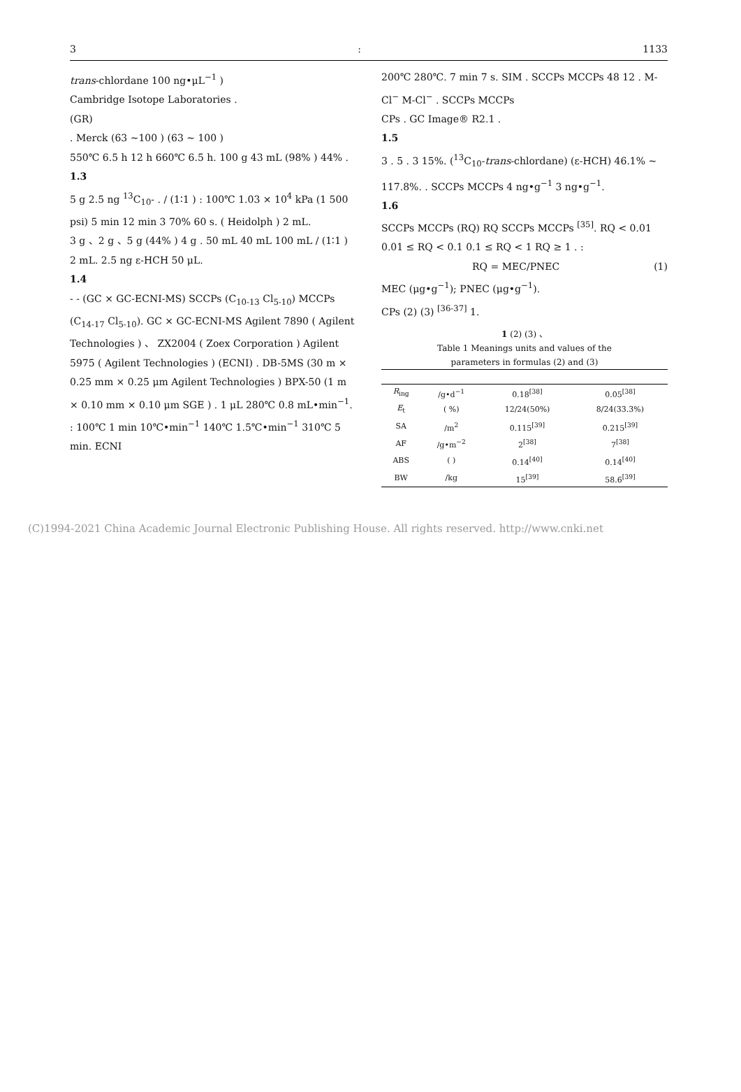3: 1133
trans-chlordane 100 ng•μL<sup>−1</sup> )
Cambridge Isotope Laboratories .
(GR)
. Merck (63 ~100 ) (63 ~ 100 )
550℃ 6.5 h 12 h 660℃ 6.5 h. 100 g 43 mL (98% ) 44% .
1.3
5 g 2.5 ng <sup>13</sup>C<sub>10</sub>- . / (1∶1 ) : 100℃ 1.03 × 10<sup>4</sup> kPa (1 500 psi) 5 min 12 min 3 70% 60 s. ( Heidolph ) 2 mL.
3 g 、2 g 、5 g (44% ) 4 g . 50 mL 40 mL 100 mL / (1∶1 ) 2 mL. 2.5 ng ε-HCH 50 μL.
1.4
- - (GC × GC-ECNI-MS) SCCPs (C<sub>10-13</sub> Cl<sub>5-10</sub>) MCCPs (C<sub>14-17</sub> Cl<sub>5-10</sub>). GC × GC-ECNI-MS Agilent 7890 ( Agilent Technologies ) 、 ZX2004 ( Zoex Corporation ) Agilent 5975 ( Agilent Technologies ) (ECNI) . DB-5MS (30 m × 0.25 mm × 0.25 μm Agilent Technologies ) BPX-50 (1 m × 0.10 mm × 0.10 μm SGE ) . 1 μL 280℃ 0.8 mL•min<sup>−1</sup>. : 100℃ 1 min 10℃•min<sup>−1</sup> 140℃ 1.5℃•min<sup>−1</sup> 310℃ 5 min. ECNI
200℃ 280℃. 7 min 7 s. SIM . SCCPs MCCPs 48 12 . M-Cl<sup>−</sup> M-Cl<sup>−</sup> . SCCPs MCCPs
CPs . GC Image® R2.1 .
1.5
3 . 5 . 3 15%. (<sup>13</sup>C<sub>10</sub>-trans-chlordane) (ε-HCH) 46.1% ~ 117.8%. . SCCPs MCCPs 4 ng•g<sup>−1</sup> 3 ng•g<sup>−1</sup>.
1.6
SCCPs MCCPs (RQ) RQ SCCPs MCCPs <sup>[35]</sup>. RQ < 0.01 0.01 ≤ RQ < 0.1 0.1 ≤ RQ < 1 RQ ≥ 1 . :
RQ = MEC/PNEC (1)
MEC (μg•g<sup>−1</sup>); PNEC (μg•g<sup>−1</sup>).
CPs (2) (3) <sup>[36-37]</sup> 1.
1 (2) (3) 、
Table 1 Meanings units and values of the
parameters in formulas (2) and (3)
| R<sub>ing</sub> | /g•d<sup>−1</sup> | 0.18<sup>[38]</sup> | 0.05<sup>[38]</sup> |
| E<sub>t</sub> | ( %) | 12/24(50%) | 8/24(33.3%) |
| SA | /m<sup>2</sup> | 0.115<sup>[39]</sup> | 0.215<sup>[39]</sup> |
| AF | /g•m<sup>−2</sup> | 2<sup>[38]</sup> | 7<sup>[38]</sup> |
| ABS | ( ) | 0.14<sup>[40]</sup> | 0.14<sup>[40]</sup> |
| BW | /kg | 15<sup>[39]</sup> | 58.6<sup>[39]</sup> |
(C)1994-2021 China Academic Journal Electronic Publishing House. All rights reserved. http://www.cnki.net